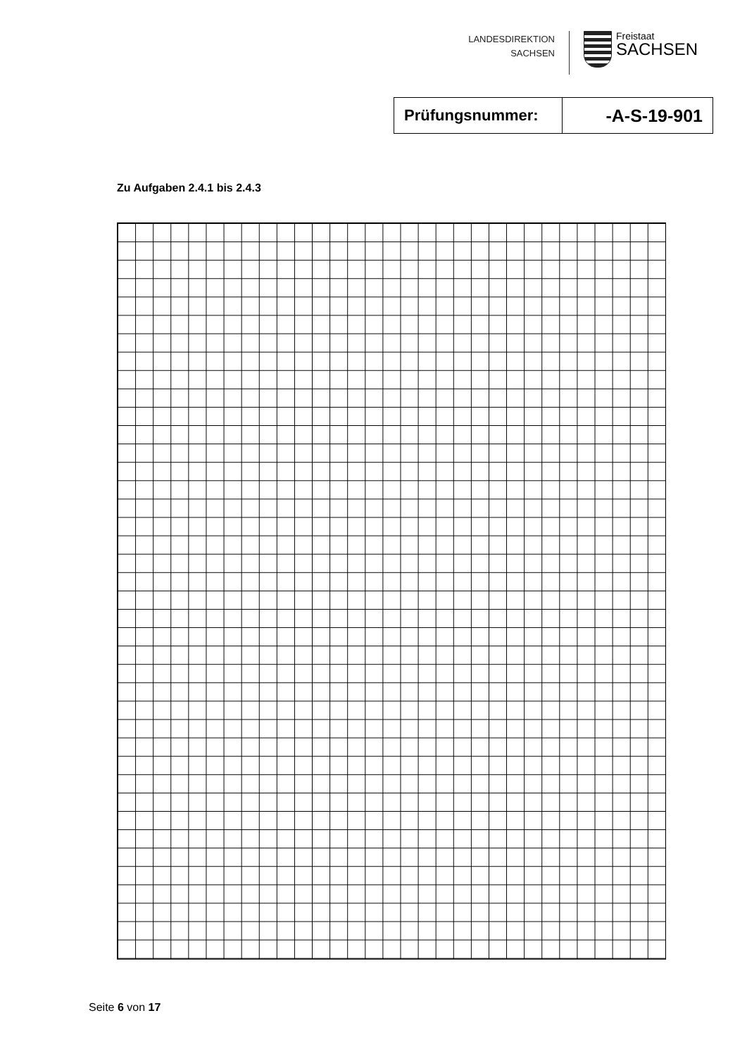LANDESDIREKTION
SACHSEN
Freistaat
SACHSEN
| Prüfungsnummer: | -A-S-19-901 |
Zu Aufgaben 2.4.1 bis 2.4.3
Seite 6 von 17